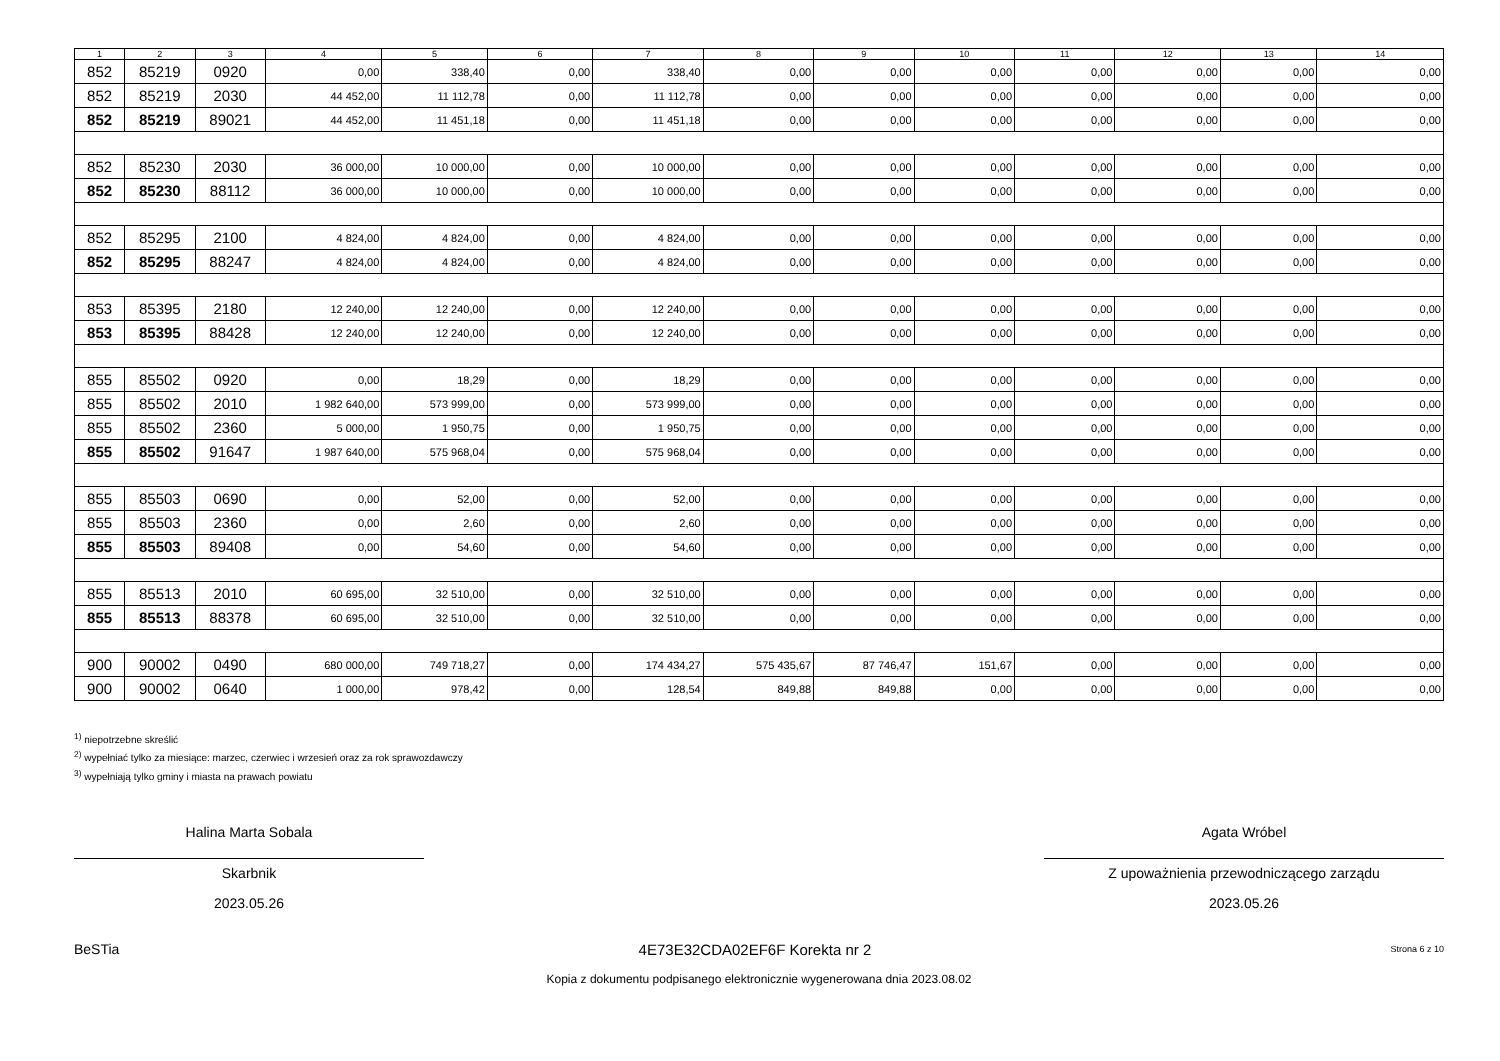| 1 | 2 | 3 | 4 | 5 | 6 | 7 | 8 | 9 | 10 | 11 | 12 | 13 | 14 |
| --- | --- | --- | --- | --- | --- | --- | --- | --- | --- | --- | --- | --- | --- |
| 852 | 85219 | 0920 | 0,00 | 338,40 | 0,00 | 338,40 | 0,00 | 0,00 | 0,00 | 0,00 | 0,00 | 0,00 | 0,00 |
| 852 | 85219 | 2030 | 44 452,00 | 11 112,78 | 0,00 | 11 112,78 | 0,00 | 0,00 | 0,00 | 0,00 | 0,00 | 0,00 | 0,00 |
| 852 | 85219 | 89021 | 44 452,00 | 11 451,18 | 0,00 | 11 451,18 | 0,00 | 0,00 | 0,00 | 0,00 | 0,00 | 0,00 | 0,00 |
| 852 | 85230 | 2030 | 36 000,00 | 10 000,00 | 0,00 | 10 000,00 | 0,00 | 0,00 | 0,00 | 0,00 | 0,00 | 0,00 | 0,00 |
| 852 | 85230 | 88112 | 36 000,00 | 10 000,00 | 0,00 | 10 000,00 | 0,00 | 0,00 | 0,00 | 0,00 | 0,00 | 0,00 | 0,00 |
| 852 | 85295 | 2100 | 4 824,00 | 4 824,00 | 0,00 | 4 824,00 | 0,00 | 0,00 | 0,00 | 0,00 | 0,00 | 0,00 | 0,00 |
| 852 | 85295 | 88247 | 4 824,00 | 4 824,00 | 0,00 | 4 824,00 | 0,00 | 0,00 | 0,00 | 0,00 | 0,00 | 0,00 | 0,00 |
| 853 | 85395 | 2180 | 12 240,00 | 12 240,00 | 0,00 | 12 240,00 | 0,00 | 0,00 | 0,00 | 0,00 | 0,00 | 0,00 | 0,00 |
| 853 | 85395 | 88428 | 12 240,00 | 12 240,00 | 0,00 | 12 240,00 | 0,00 | 0,00 | 0,00 | 0,00 | 0,00 | 0,00 | 0,00 |
| 855 | 85502 | 0920 | 0,00 | 18,29 | 0,00 | 18,29 | 0,00 | 0,00 | 0,00 | 0,00 | 0,00 | 0,00 | 0,00 |
| 855 | 85502 | 2010 | 1 982 640,00 | 573 999,00 | 0,00 | 573 999,00 | 0,00 | 0,00 | 0,00 | 0,00 | 0,00 | 0,00 | 0,00 |
| 855 | 85502 | 2360 | 5 000,00 | 1 950,75 | 0,00 | 1 950,75 | 0,00 | 0,00 | 0,00 | 0,00 | 0,00 | 0,00 | 0,00 |
| 855 | 85502 | 91647 | 1 987 640,00 | 575 968,04 | 0,00 | 575 968,04 | 0,00 | 0,00 | 0,00 | 0,00 | 0,00 | 0,00 | 0,00 |
| 855 | 85503 | 0690 | 0,00 | 52,00 | 0,00 | 52,00 | 0,00 | 0,00 | 0,00 | 0,00 | 0,00 | 0,00 | 0,00 |
| 855 | 85503 | 2360 | 0,00 | 2,60 | 0,00 | 2,60 | 0,00 | 0,00 | 0,00 | 0,00 | 0,00 | 0,00 | 0,00 |
| 855 | 85503 | 89408 | 0,00 | 54,60 | 0,00 | 54,60 | 0,00 | 0,00 | 0,00 | 0,00 | 0,00 | 0,00 | 0,00 |
| 855 | 85513 | 2010 | 60 695,00 | 32 510,00 | 0,00 | 32 510,00 | 0,00 | 0,00 | 0,00 | 0,00 | 0,00 | 0,00 | 0,00 |
| 855 | 85513 | 88378 | 60 695,00 | 32 510,00 | 0,00 | 32 510,00 | 0,00 | 0,00 | 0,00 | 0,00 | 0,00 | 0,00 | 0,00 |
| 900 | 90002 | 0490 | 680 000,00 | 749 718,27 | 0,00 | 174 434,27 | 575 435,67 | 87 746,47 | 151,67 | 0,00 | 0,00 | 0,00 | 0,00 |
| 900 | 90002 | 0640 | 1 000,00 | 978,42 | 0,00 | 128,54 | 849,88 | 849,88 | 0,00 | 0,00 | 0,00 | 0,00 | 0,00 |
<sup>1)</sup> niepotrzebne skreślić
<sup>2)</sup> wypełniać tylko za miesiące: marzec, czerwiec i wrzesień oraz za rok sprawozdawczy
<sup>3)</sup> wypełniają tylko gminy i miasta na prawach powiatu
Halina Marta Sobala
Skarbnik
2023.05.26
Agata Wróbel
Z upoważnienia przewodniczącego zarządu
2023.05.26
BeSTia 4E73E32CDA02EF6F Korekta nr 2 Strona 6 z 10
Kopia z dokumentu podpisanego elektronicznie wygenerowana dnia 2023.08.02